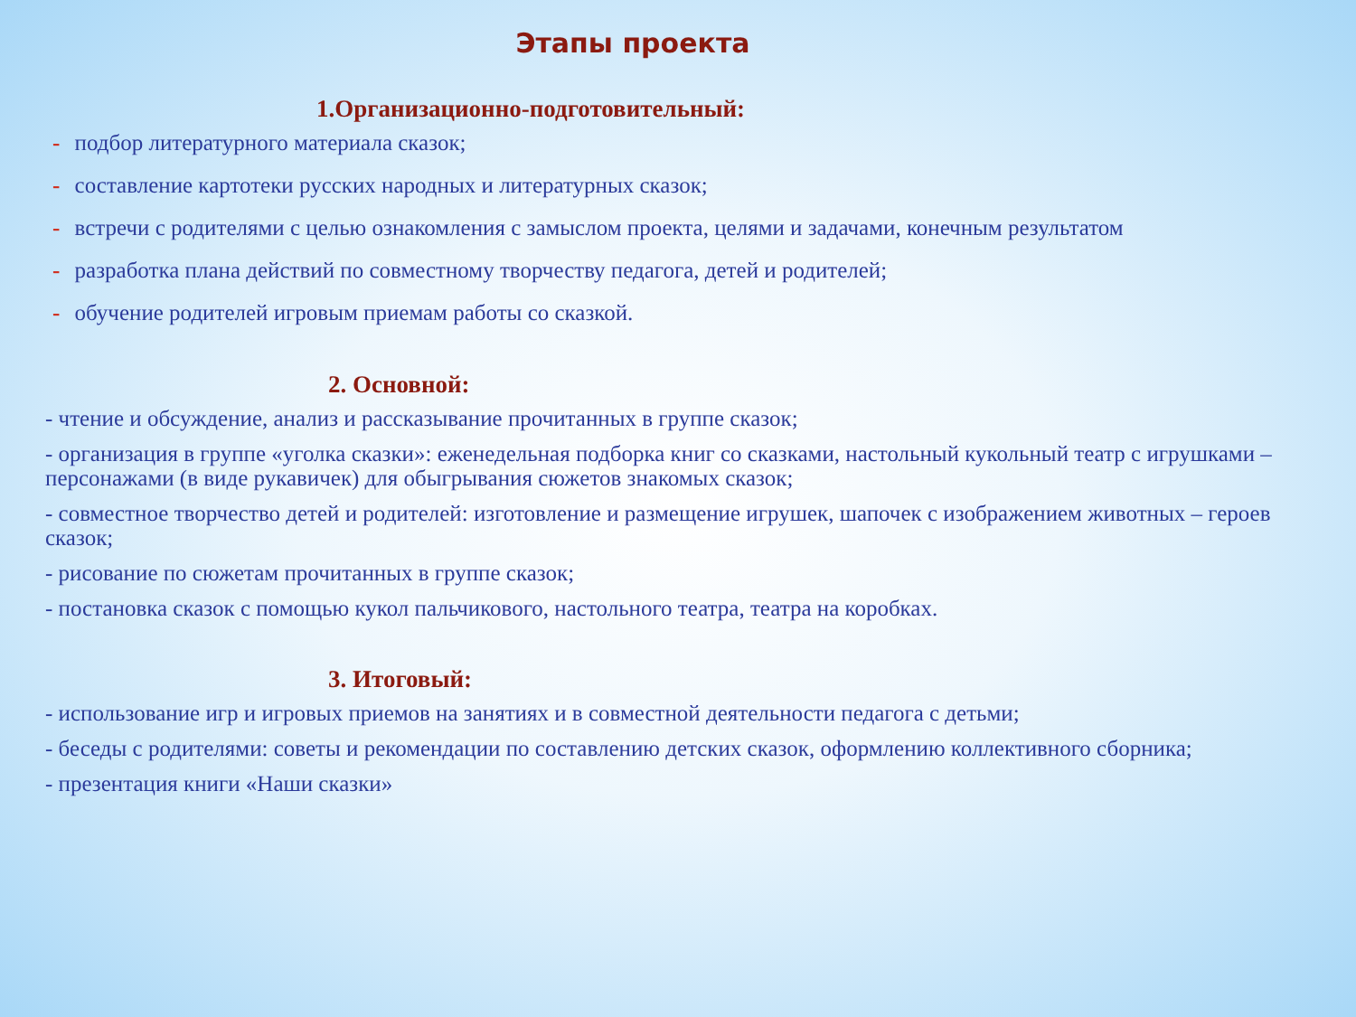Этапы проекта
1.Организационно-подготовительный:
- подбор литературного материала сказок;
- составление картотеки русских народных и литературных сказок;
- встречи с родителями с целью ознакомления с замыслом проекта, целями и задачами, конечным результатом
- разработка плана действий по совместному творчеству педагога, детей и родителей;
- обучение родителей игровым приемам работы со сказкой.
2. Основной:
- чтение и обсуждение, анализ и рассказывание прочитанных в группе сказок;
- организация в группе «уголка сказки»: еженедельная подборка книг со сказками, настольный кукольный театр с игрушками – персонажами (в виде рукавичек) для обыгрывания сюжетов знакомых сказок;
- совместное творчество детей и родителей: изготовление и размещение игрушек, шапочек с изображением животных – героев сказок;
- рисование по сюжетам прочитанных в группе сказок;
- постановка сказок с помощью кукол пальчикового, настольного театра, театра на коробках.
3. Итоговый:
- использование игр и игровых приемов на занятиях и в совместной деятельности педагога с детьми;
- беседы с родителями: советы и рекомендации по составлению детских сказок, оформлению коллективного сборника;
- презентация книги «Наши сказки»